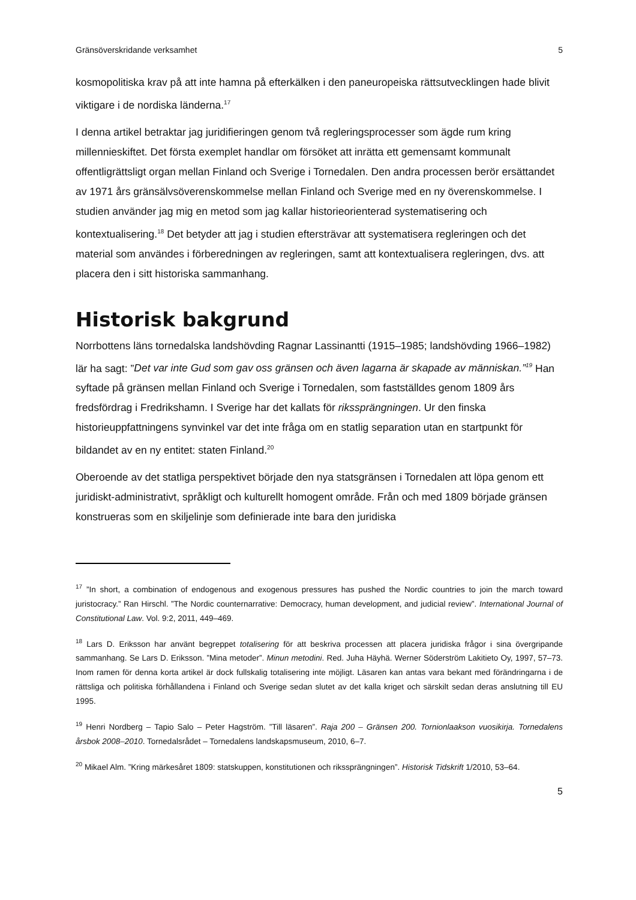Gränsöverskridande verksamhet 5
kosmopolitiska krav på att inte hamna på efterkälken i den paneuropeiska rättsutvecklingen hade blivit viktigare i de nordiska länderna.<sup>17</sup>
I denna artikel betraktar jag juridifieringen genom två regleringsprocesser som ägde rum kring millennieskiftet. Det första exemplet handlar om försöket att inrätta ett gemensamt kommunalt offentligrättsligt organ mellan Finland och Sverige i Tornedalen. Den andra processen berör ersättandet av 1971 års gränsälvsöverenskommelse mellan Finland och Sverige med en ny överenskommelse. I studien använder jag mig en metod som jag kallar historieorienterad systematisering och kontextualisering.<sup>18</sup> Det betyder att jag i studien eftersträvar att systematisera regleringen och det material som användes i förberedningen av regleringen, samt att kontextualisera regleringen, dvs. att placera den i sitt historiska sammanhang.
Historisk bakgrund
Norrbottens läns tornedalska landshövding Ragnar Lassinantti (1915–1985; landshövding 1966–1982) lär ha sagt: ”Det var inte Gud som gav oss gränsen och även lagarna är skapade av människan.”<sup>19</sup> Han syftade på gränsen mellan Finland och Sverige i Tornedalen, som fastställdes genom 1809 års fredsfördrag i Fredrikshamn. I Sverige har det kallats för rikssprängningen. Ur den finska historieuppfattningens synvinkel var det inte fråga om en statlig separation utan en startpunkt för bildandet av en ny entitet: staten Finland.<sup>20</sup>
Oberoende av det statliga perspektivet började den nya statsgränsen i Tornedalen att löpa genom ett juridiskt-administrativt, språkligt och kulturellt homogent område. Från och med 1809 började gränsen konstrueras som en skiljelinje som definierade inte bara den juridiska
<sup>17</sup> ”In short, a combination of endogenous and exogenous pressures has pushed the Nordic countries to join the march toward juristocracy.” Ran Hirschl. ”The Nordic counternarrative: Democracy, human development, and judicial review”. International Journal of Constitutional Law. Vol. 9:2, 2011, 449–469.
<sup>18</sup> Lars D. Eriksson har använt begreppet totalisering för att beskriva processen att placera juridiska frågor i sina övergripande sammanhang. Se Lars D. Eriksson. ”Mina metoder”. Minun metodini. Red. Juha Häyhä. Werner Söderström Lakitieto Oy, 1997, 57–73. Inom ramen för denna korta artikel är dock fullskalig totalisering inte möjligt. Läsaren kan antas vara bekant med förändringarna i de rättsliga och politiska förhållandena i Finland och Sverige sedan slutet av det kalla kriget och särskilt sedan deras anslutning till EU 1995.
<sup>19</sup> Henri Nordberg – Tapio Salo – Peter Hagström. ”Till läsaren”. Raja 200 – Gränsen 200. Tornionlaakson vuosikirja. Tornedalens årsbok 2008–2010. Tornedalsrådet – Tornedalens landskapsmuseum, 2010, 6–7.
<sup>20</sup> Mikael Alm. ”Kring märkesåret 1809: statskuppen, konstitutionen och rikssprängningen”. Historisk Tidskrift 1/2010, 53–64.
5